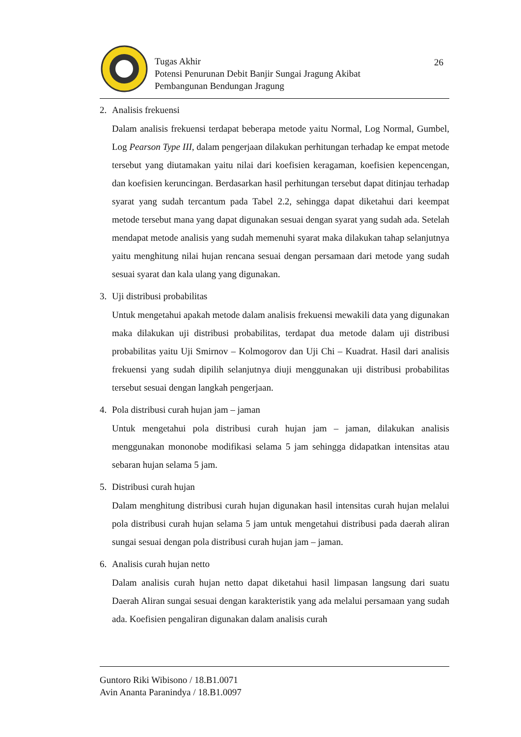Tugas Akhir
Potensi Penurunan Debit Banjir Sungai Jragung Akibat
Pembangunan Bendungan Jragung
26
2. Analisis frekuensi
Dalam analisis frekuensi terdapat beberapa metode yaitu Normal, Log Normal, Gumbel, Log Pearson Type III, dalam pengerjaan dilakukan perhitungan terhadap ke empat metode tersebut yang diutamakan yaitu nilai dari koefisien keragaman, koefisien kepencengan, dan koefisien keruncingan. Berdasarkan hasil perhitungan tersebut dapat ditinjau terhadap syarat yang sudah tercantum pada Tabel 2.2, sehingga dapat diketahui dari keempat metode tersebut mana yang dapat digunakan sesuai dengan syarat yang sudah ada. Setelah mendapat metode analisis yang sudah memenuhi syarat maka dilakukan tahap selanjutnya yaitu menghitung nilai hujan rencana sesuai dengan persamaan dari metode yang sudah sesuai syarat dan kala ulang yang digunakan.
3. Uji distribusi probabilitas
Untuk mengetahui apakah metode dalam analisis frekuensi mewakili data yang digunakan maka dilakukan uji distribusi probabilitas, terdapat dua metode dalam uji distribusi probabilitas yaitu Uji Smirnov – Kolmogorov dan Uji Chi – Kuadrat. Hasil dari analisis frekuensi yang sudah dipilih selanjutnya diuji menggunakan uji distribusi probabilitas tersebut sesuai dengan langkah pengerjaan.
4. Pola distribusi curah hujan jam – jaman
Untuk mengetahui pola distribusi curah hujan jam – jaman, dilakukan analisis menggunakan mononobe modifikasi selama 5 jam sehingga didapatkan intensitas atau sebaran hujan selama 5 jam.
5. Distribusi curah hujan
Dalam menghitung distribusi curah hujan digunakan hasil intensitas curah hujan melalui pola distribusi curah hujan selama 5 jam untuk mengetahui distribusi pada daerah aliran sungai sesuai dengan pola distribusi curah hujan jam – jaman.
6. Analisis curah hujan netto
Dalam analisis curah hujan netto dapat diketahui hasil limpasan langsung dari suatu Daerah Aliran sungai sesuai dengan karakteristik yang ada melalui persamaan yang sudah ada. Koefisien pengaliran digunakan dalam analisis curah
Guntoro Riki Wibisono / 18.B1.0071
Avin Ananta Paranindya / 18.B1.0097